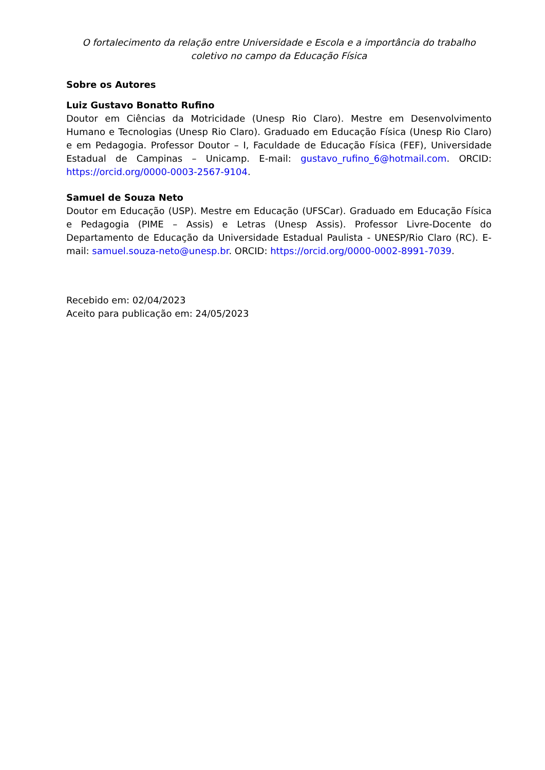O fortalecimento da relação entre Universidade e Escola e a importância do trabalho coletivo no campo da Educação Física
Sobre os Autores
Luiz Gustavo Bonatto Rufino
Doutor em Ciências da Motricidade (Unesp Rio Claro). Mestre em Desenvolvimento Humano e Tecnologias (Unesp Rio Claro). Graduado em Educação Física (Unesp Rio Claro) e em Pedagogia. Professor Doutor – I, Faculdade de Educação Física (FEF), Universidade Estadual de Campinas – Unicamp. E-mail: gustavo_rufino_6@hotmail.com. ORCID: https://orcid.org/0000-0003-2567-9104.
Samuel de Souza Neto
Doutor em Educação (USP). Mestre em Educação (UFSCar). Graduado em Educação Física e Pedagogia (PIME – Assis) e Letras (Unesp Assis). Professor Livre-Docente do Departamento de Educação da Universidade Estadual Paulista - UNESP/Rio Claro (RC). E-mail: samuel.souza-neto@unesp.br. ORCID: https://orcid.org/0000-0002-8991-7039.
Recebido em: 02/04/2023
Aceito para publicação em: 24/05/2023